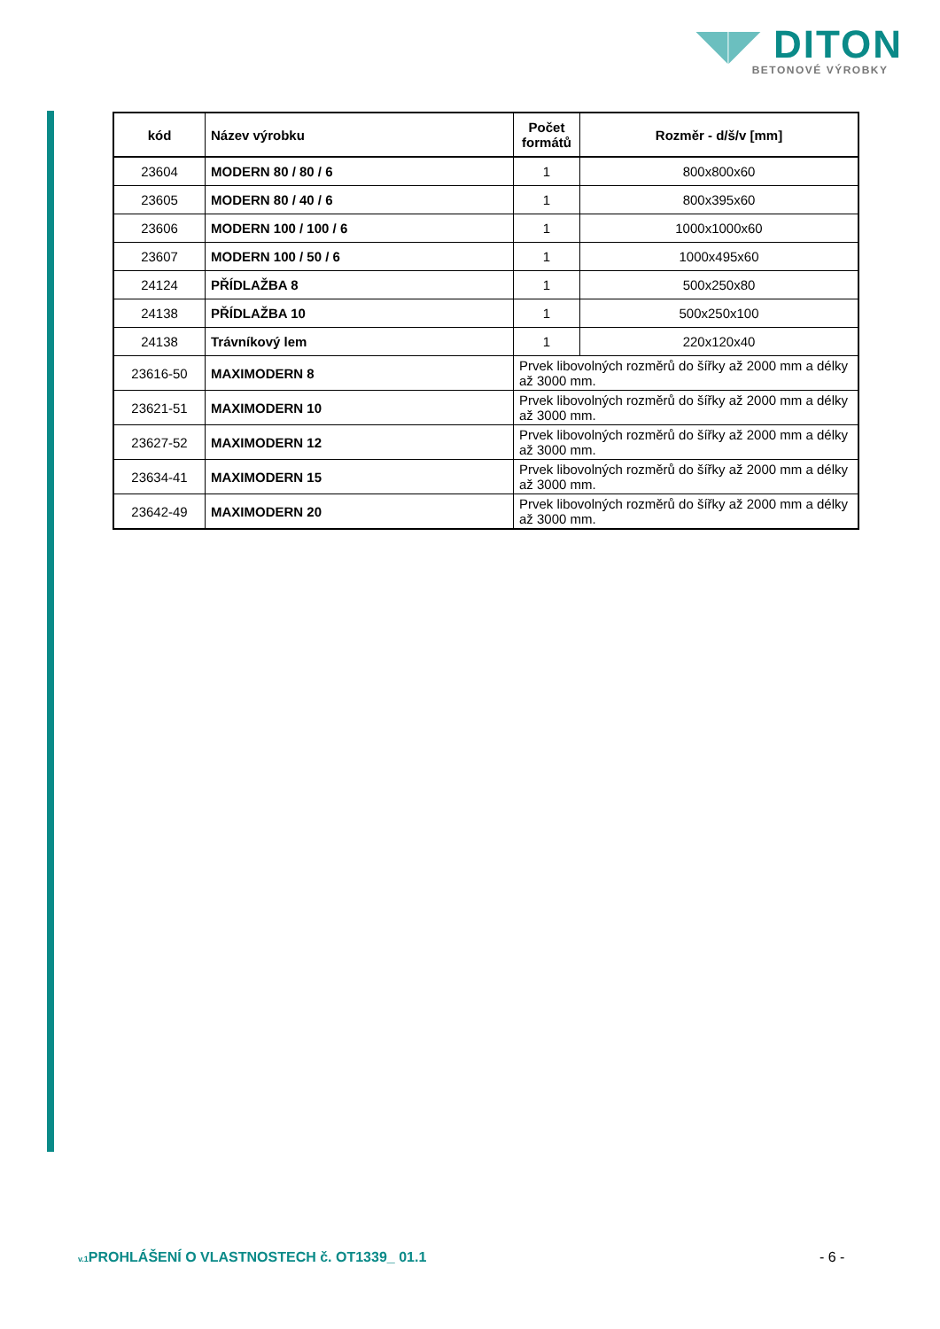◥◤ DITON
BETONOVÉ VÝROBKY
| kód | Název výrobku | Počet formátů | Rozměr - d/š/v [mm] |
| --- | --- | --- | --- |
| 23604 | MODERN 80 / 80 / 6 | 1 | 800x800x60 |
| 23605 | MODERN 80 / 40 / 6 | 1 | 800x395x60 |
| 23606 | MODERN 100 / 100 / 6 | 1 | 1000x1000x60 |
| 23607 | MODERN 100 / 50 / 6 | 1 | 1000x495x60 |
| 24124 | PŘÍDLAŽBA 8 | 1 | 500x250x80 |
| 24138 | PŘÍDLAŽBA 10 | 1 | 500x250x100 |
| 24138 | Trávníkový lem | 1 | 220x120x40 |
| 23616-50 | MAXIMODERN 8 | Prvek libovolných rozměrů do šířky až 2000 mm a délky až 3000 mm. | |
| 23621-51 | MAXIMODERN 10 | Prvek libovolných rozměrů do šířky až 2000 mm a délky až 3000 mm. | |
| 23627-52 | MAXIMODERN 12 | Prvek libovolných rozměrů do šířky až 2000 mm a délky až 3000 mm. | |
| 23634-41 | MAXIMODERN 15 | Prvek libovolných rozměrů do šířky až 2000 mm a délky až 3000 mm. | |
| 23642-49 | MAXIMODERN 20 | Prvek libovolných rozměrů do šířky až 2000 mm a délky až 3000 mm. | |
v.1 PROHLÁŠENÍ O VLASTNOSTECH č. OT1339_ 01.1
- 6 -